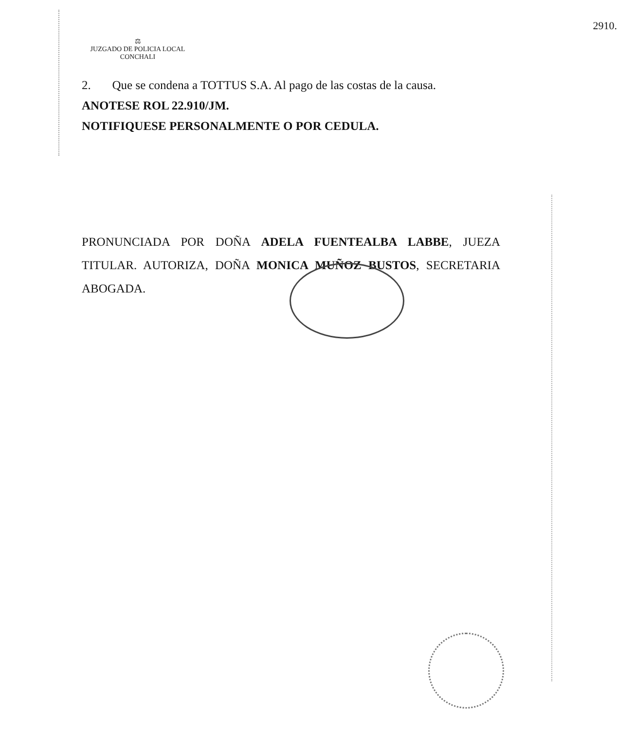2910.
⚖
JUZGADO DE POLICIA LOCAL
CONCHALI
2. Que se condena a TOTTUS S.A. Al pago de las costas de la causa.
ANOTESE ROL 22.910/JM.
NOTIFIQUESE PERSONALMENTE O POR CEDULA.
PRONUNCIADA POR DOÑA ADELA FUENTEALBA LABBE, JUEZA TITULAR. AUTORIZA, DOÑA MONICA MUÑOZ BUSTOS, SECRETARIA ABOGADA.